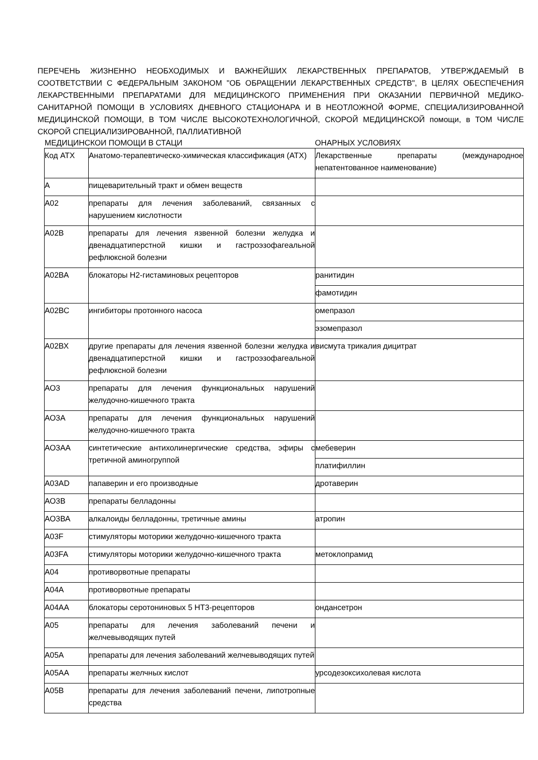ПЕРЕЧЕНЬ ЖИЗНЕННО НЕОБХОДИМЫХ И ВАЖНЕЙШИХ ЛЕКАРСТВЕННЫХ ПРЕПАРАТОВ, УТВЕРЖДАЕМЫЙ В СООТВЕТСТВИИ С ФЕДЕРАЛЬНЫМ ЗАКОНОМ "ОБ ОБРАЩЕНИИ ЛЕКАРСТВЕННЫХ СРЕДСТВ", В ЦЕЛЯХ ОБЕСПЕЧЕНИЯ ЛЕКАРСТВЕННЫМИ ПРЕПАРАТАМИ ДЛЯ МЕДИЦИНСКОГО ПРИМЕНЕНИЯ ПРИ ОКАЗАНИИ ПЕРВИЧНОЙ МЕДИКО-САНИТАРНОЙ ПОМОЩИ В УСЛОВИЯХ ДНЕВНОГО СТАЦИОНАРА И В НЕОТЛОЖНОЙ ФОРМЕ, СПЕЦИАЛИЗИРОВАННОЙ МЕДИЦИНСКОЙ ПОМОЩИ, В ТОМ ЧИСЛЕ ВЫСОКОТЕХНОЛОГИЧНОЙ, СКОРОЙ МЕДИЦИНСКОЙ помощи, в ТОМ ЧИСЛЕ СКОРОЙ СПЕЦИАЛИЗИРОВАННОЙ, ПАЛЛИАТИВНОЙ
МЕДИЦИНСКОИ ПОМОЩИ В СТАЦИ ОНАРНЫХ УСЛОВИЯХ
| Код АТХ | Анатомо-терапевтическо-химическая классификация (АТХ) | Лекарственные препараты (международное непатентованное наименование) |
| А | пищеварительный тракт и обмен веществ | |
| А02 | препараты для лечения заболеваний, связанных с нарушением кислотности | |
| А02В | препараты для лечения язвенной болезни желудка и двенадцатиперстной кишки и гастроэзофагеальной рефлюксной болезни | |
| А02ВА | блокаторы Н2-гистаминовых рецепторов | ранитидин |
| | | фамотидин |
| А02ВС | ингибиторы протонного насоса | омепразол |
| | | эзомепразол |
| А02ВХ | другие препараты для лечения язвенной болезни желудка и двенадцатиперстной кишки и гастроэзофагеальной рефлюксной болезни | висмута трикалия дицитрат |
| АО3 | препараты для лечения функциональных нарушений желудочно-кишечного тракта | |
| АО3А | препараты для лечения функциональных нарушений желудочно-кишечного тракта | |
| АО3АА | синтетические антихолинергические средства, эфиры с третичной аминогруппой | мебеверин |
| | | платифиллин |
| А03AD | папаверин и его производные | дротаверин |
| АО3В | препараты белладонны | |
| АО3ВА | алкалоиды белладонны, третичные амины | атропин |
| A03F | стимуляторы моторики желудочно-кишечного тракта | |
| A03FA | стимуляторы моторики желудочно-кишечного тракта | метоклопрамид |
| А04 | противорвотные препараты | |
| А04А | противорвотные препараты | |
| А04АА | блокаторы серотониновых 5 НТ3-рецепторов | ондансетрон |
| А05 | препараты для лечения заболеваний печени и желчевыводящих путей | |
| А05А | препараты для лечения заболеваний желчевыводящих путей | |
| А05АА | препараты желчных кислот | урсодезоксихолевая кислота |
| А05В | препараты для лечения заболеваний печени, липотропные средства | |